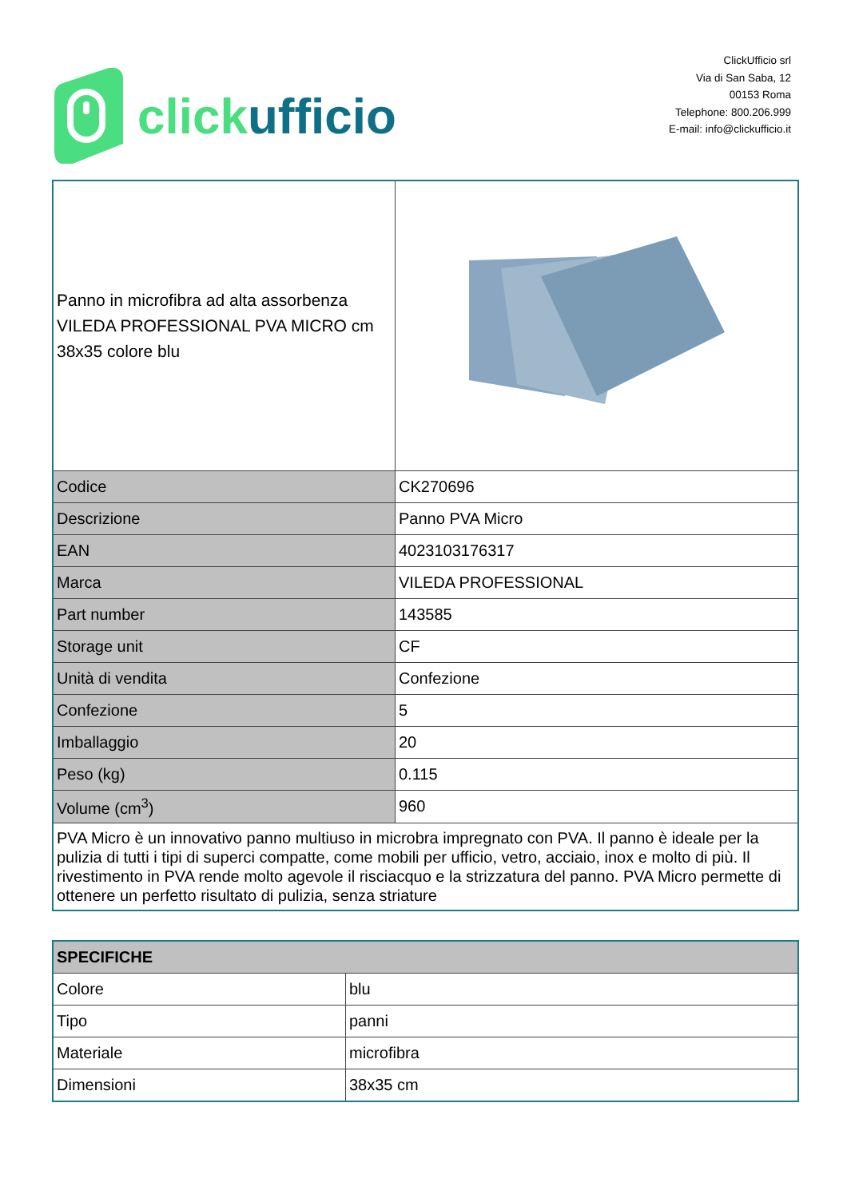click ufficio
ClickUfficio srl
Via di San Saba, 12
00153 Roma
Telephone: 800.206.999
E-mail: info@clickufficio.it
| Panno in microfibra ad alta assorbenza VILEDA PROFESSIONAL PVA MICRO cm 38x35 colore blu | |
| Codice | CK270696 |
| Descrizione | Panno PVA Micro |
| EAN | 4023103176317 |
| Marca | VILEDA PROFESSIONAL |
| Part number | 143585 |
| Storage unit | CF |
| Unità di vendita | Confezione |
| Confezione | 5 |
| Imballaggio | 20 |
| Peso (kg) | 0.115 |
| Volume (cm<sup>3</sup>) | 960 |
| PVA Micro è un innovativo panno multiuso in microbra impregnato con PVA. Il panno è ideale per la pulizia di tutti i tipi di superci compatte, come mobili per ufficio, vetro, acciaio, inox e molto di più. Il rivestimento in PVA rende molto agevole il risciacquo e la strizzatura del panno. PVA Micro permette di ottenere un perfetto risultato di pulizia, senza striature | |
| SPECIFICHE | |
| Colore | blu |
| Tipo | panni |
| Materiale | microfibra |
| Dimensioni | 38x35 cm |